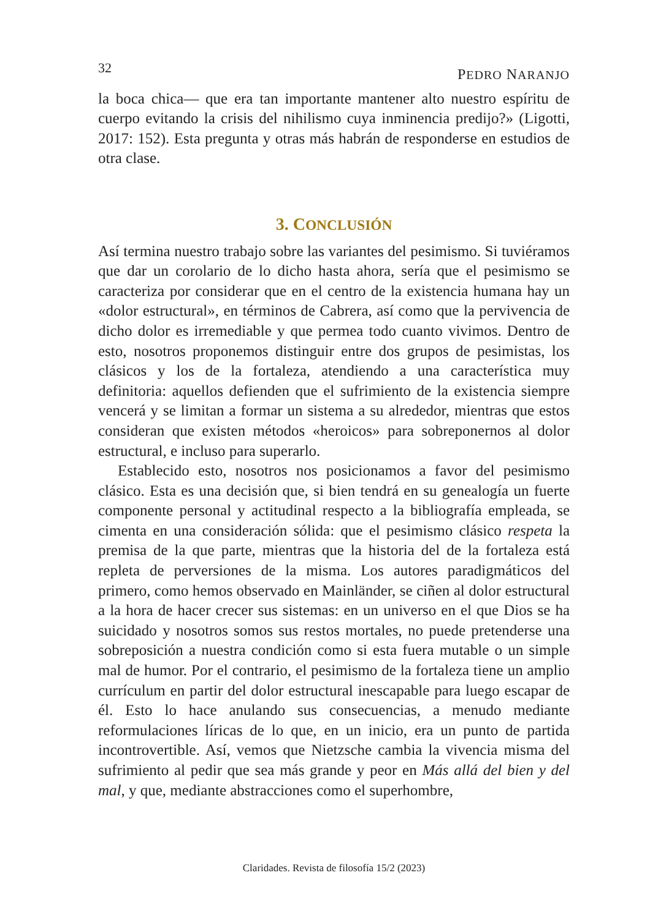32 PEDRO NARANJO
la boca chica— que era tan importante mantener alto nuestro espíritu de cuerpo evitando la crisis del nihilismo cuya inminencia predijo?» (Ligotti, 2017: 152). Esta pregunta y otras más habrán de responderse en estudios de otra clase.
3. CONCLUSIÓN
Así termina nuestro trabajo sobre las variantes del pesimismo. Si tuviéramos que dar un corolario de lo dicho hasta ahora, sería que el pesimismo se caracteriza por considerar que en el centro de la existencia humana hay un «dolor estructural», en términos de Cabrera, así como que la pervivencia de dicho dolor es irremediable y que permea todo cuanto vivimos. Dentro de esto, nosotros proponemos distinguir entre dos grupos de pesimistas, los clásicos y los de la fortaleza, atendiendo a una característica muy definitoria: aquellos defienden que el sufrimiento de la existencia siempre vencerá y se limitan a formar un sistema a su alrededor, mientras que estos consideran que existen métodos «heroicos» para sobreponernos al dolor estructural, e incluso para superarlo.
Establecido esto, nosotros nos posicionamos a favor del pesimismo clásico. Esta es una decisión que, si bien tendrá en su genealogía un fuerte componente personal y actitudinal respecto a la bibliografía empleada, se cimenta en una consideración sólida: que el pesimismo clásico respeta la premisa de la que parte, mientras que la historia del de la fortaleza está repleta de perversiones de la misma. Los autores paradigmáticos del primero, como hemos observado en Mainländer, se ciñen al dolor estructural a la hora de hacer crecer sus sistemas: en un universo en el que Dios se ha suicidado y nosotros somos sus restos mortales, no puede pretenderse una sobreposición a nuestra condición como si esta fuera mutable o un simple mal de humor. Por el contrario, el pesimismo de la fortaleza tiene un amplio currículum en partir del dolor estructural inescapable para luego escapar de él. Esto lo hace anulando sus consecuencias, a menudo mediante reformulaciones líricas de lo que, en un inicio, era un punto de partida incontrovertible. Así, vemos que Nietzsche cambia la vivencia misma del sufrimiento al pedir que sea más grande y peor en Más allá del bien y del mal, y que, mediante abstracciones como el superhombre,
Claridades. Revista de filosofía 15/2 (2023)